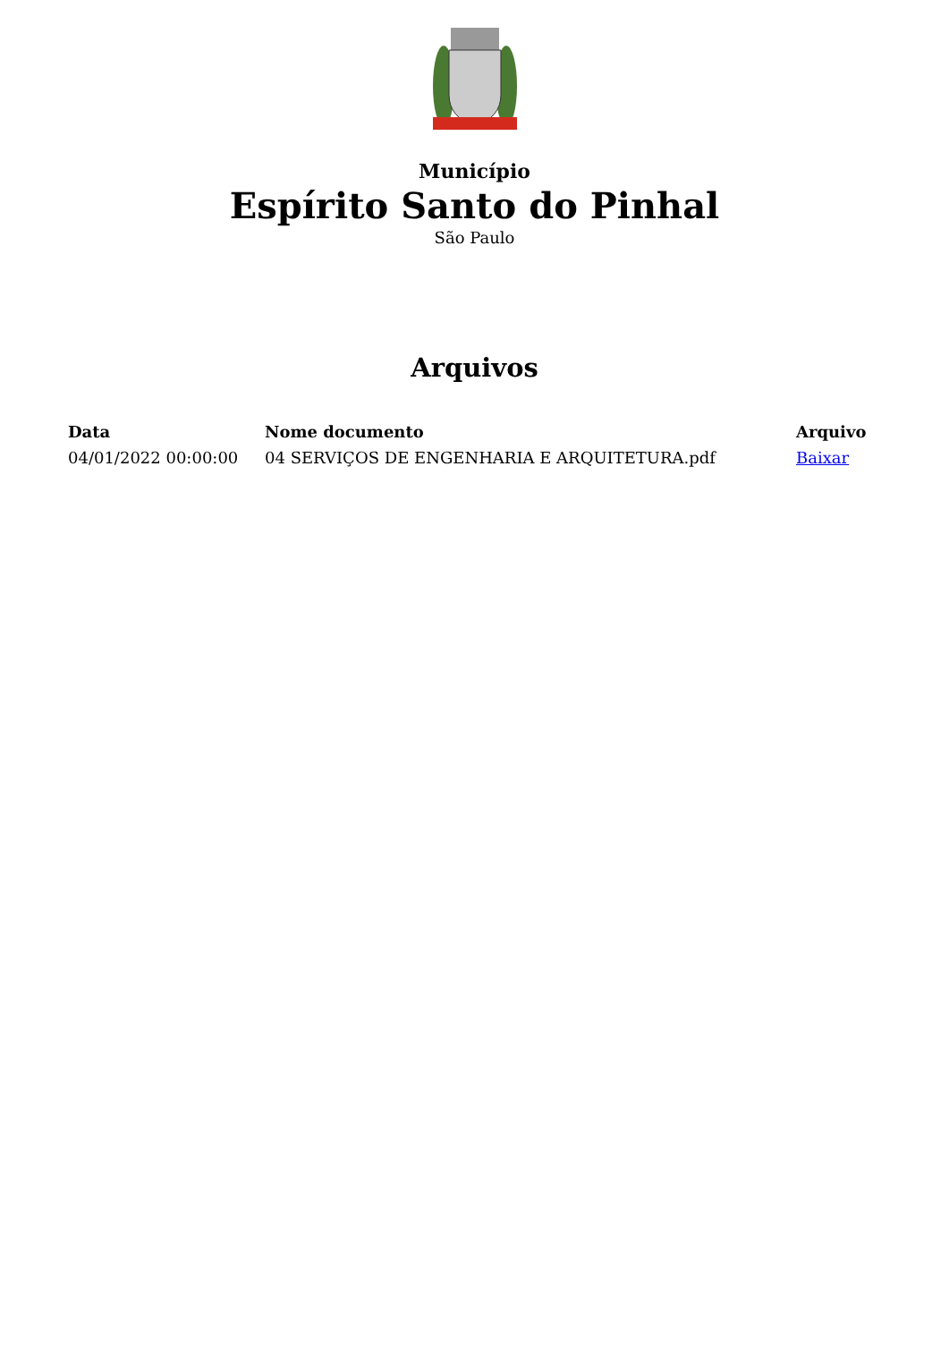Município
Espírito Santo do Pinhal
São Paulo
Arquivos
| Data | Nome documento | Arquivo |
| --- | --- | --- |
| 04/01/2022 00:00:00 | 04 SERVIÇOS DE ENGENHARIA E ARQUITETURA.pdf | Baixar |